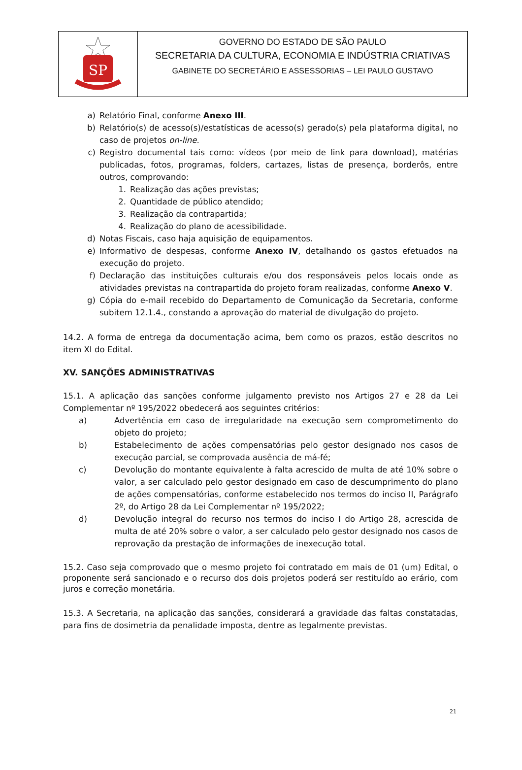SP
GOVERNO DO ESTADO DE SÃO PAULO
SECRETARIA DA CULTURA, ECONOMIA E INDÚSTRIA CRIATIVAS
GABINETE DO SECRETÁRIO E ASSESSORIAS – LEI PAULO GUSTAVO
a) Relatório Final, conforme Anexo III.
b) Relatório(s) de acesso(s)/estatísticas de acesso(s) gerado(s) pela plataforma digital, no caso de projetos on-line.
c) Registro documental tais como: vídeos (por meio de link para download), matérias publicadas, fotos, programas, folders, cartazes, listas de presença, borderôs, entre outros, comprovando:
1. Realização das ações previstas;
2. Quantidade de público atendido;
3. Realização da contrapartida;
4. Realização do plano de acessibilidade.
d) Notas Fiscais, caso haja aquisição de equipamentos.
e) Informativo de despesas, conforme Anexo IV, detalhando os gastos efetuados na execução do projeto.
f) Declaração das instituições culturais e/ou dos responsáveis pelos locais onde as atividades previstas na contrapartida do projeto foram realizadas, conforme Anexo V.
g) Cópia do e-mail recebido do Departamento de Comunicação da Secretaria, conforme subitem 12.1.4., constando a aprovação do material de divulgação do projeto.
14.2. A forma de entrega da documentação acima, bem como os prazos, estão descritos no item XI do Edital.
XV. SANÇÕES ADMINISTRATIVAS
15.1. A aplicação das sanções conforme julgamento previsto nos Artigos 27 e 28 da Lei Complementar nº 195/2022 obedecerá aos seguintes critérios:
a) Advertência em caso de irregularidade na execução sem comprometimento do objeto do projeto;
b) Estabelecimento de ações compensatórias pelo gestor designado nos casos de execução parcial, se comprovada ausência de má-fé;
c) Devolução do montante equivalente à falta acrescido de multa de até 10% sobre o valor, a ser calculado pelo gestor designado em caso de descumprimento do plano de ações compensatórias, conforme estabelecido nos termos do inciso II, Parágrafo 2º, do Artigo 28 da Lei Complementar nº 195/2022;
d) Devolução integral do recurso nos termos do inciso I do Artigo 28, acrescida de multa de até 20% sobre o valor, a ser calculado pelo gestor designado nos casos de reprovação da prestação de informações de inexecução total.
15.2. Caso seja comprovado que o mesmo projeto foi contratado em mais de 01 (um) Edital, o proponente será sancionado e o recurso dos dois projetos poderá ser restituído ao erário, com juros e correção monetária.
15.3. A Secretaria, na aplicação das sanções, considerará a gravidade das faltas constatadas, para fins de dosimetria da penalidade imposta, dentre as legalmente previstas.
21